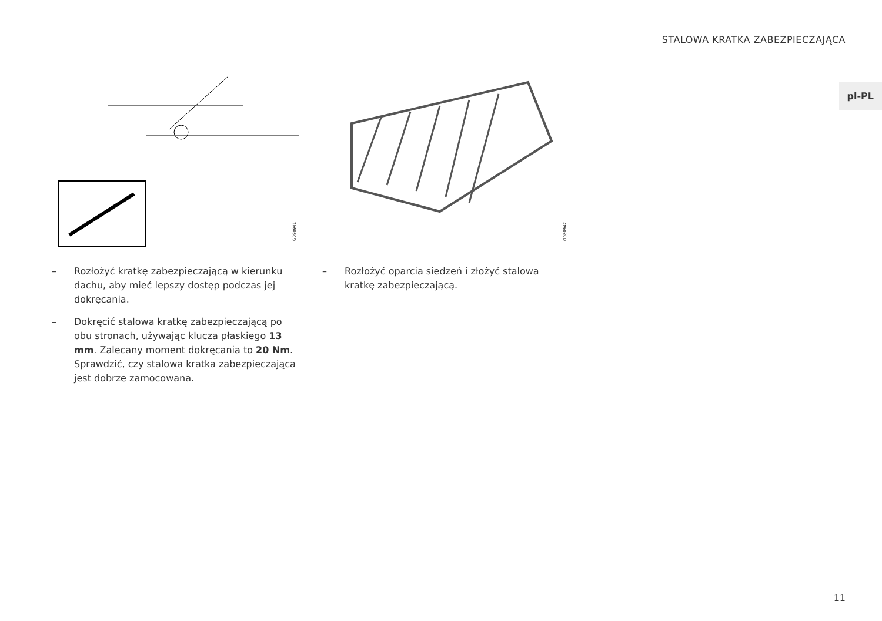STALOWA KRATKA ZABEZPIECZAJĄCA
pl-PL
G080941
– Rozłożyć kratkę zabezpieczającą w kierunku dachu, aby mieć lepszy dostęp podczas jej dokręcania.
– Dokręcić stalowa kratkę zabezpieczającą po obu stronach, używając klucza płaskiego 13 mm. Zalecany moment dokręcania to 20 Nm. Sprawdzić, czy stalowa kratka zabezpieczająca jest dobrze zamocowana.
G080942
– Rozłożyć oparcia siedzeń i złożyć stalowa kratkę zabezpieczającą.
11